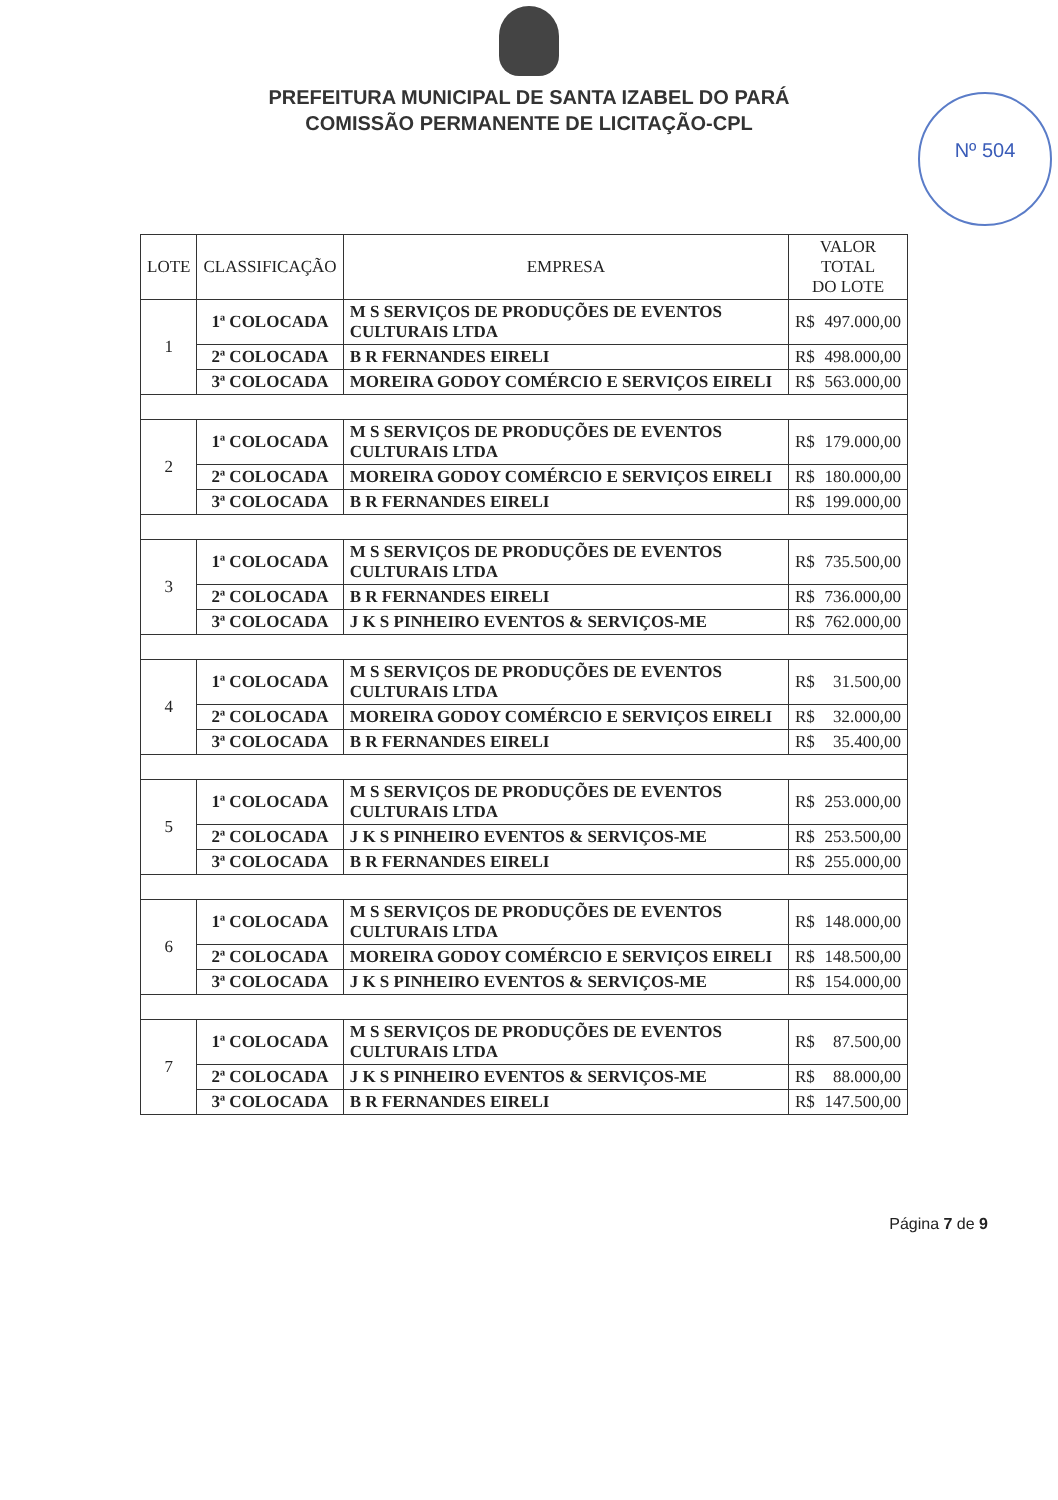Nº 504
PREFEITURA MUNICIPAL DE SANTA IZABEL DO PARÁ
COMISSÃO PERMANENTE DE LICITAÇÃO-CPL
| LOTE | CLASSIFICAÇÃO | EMPRESA | VALOR TOTAL DO LOTE |
| --- | --- | --- | --- |
| 1 | 1ª COLOCADA | M S SERVIÇOS DE PRODUÇÕES DE EVENTOS CULTURAIS LTDA | R$ 497.000,00 |
| | 2ª COLOCADA | B R FERNANDES EIRELI | R$ 498.000,00 |
| | 3ª COLOCADA | MOREIRA GODOY COMÉRCIO E SERVIÇOS EIRELI | R$ 563.000,00 |
| 2 | 1ª COLOCADA | M S SERVIÇOS DE PRODUÇÕES DE EVENTOS CULTURAIS LTDA | R$ 179.000,00 |
| | 2ª COLOCADA | MOREIRA GODOY COMÉRCIO E SERVIÇOS EIRELI | R$ 180.000,00 |
| | 3ª COLOCADA | B R FERNANDES EIRELI | R$ 199.000,00 |
| 3 | 1ª COLOCADA | M S SERVIÇOS DE PRODUÇÕES DE EVENTOS CULTURAIS LTDA | R$ 735.500,00 |
| | 2ª COLOCADA | B R FERNANDES EIRELI | R$ 736.000,00 |
| | 3ª COLOCADA | J K S PINHEIRO EVENTOS & SERVIÇOS-ME | R$ 762.000,00 |
| 4 | 1ª COLOCADA | M S SERVIÇOS DE PRODUÇÕES DE EVENTOS CULTURAIS LTDA | R$ 31.500,00 |
| | 2ª COLOCADA | MOREIRA GODOY COMÉRCIO E SERVIÇOS EIRELI | R$ 32.000,00 |
| | 3ª COLOCADA | B R FERNANDES EIRELI | R$ 35.400,00 |
| 5 | 1ª COLOCADA | M S SERVIÇOS DE PRODUÇÕES DE EVENTOS CULTURAIS LTDA | R$ 253.000,00 |
| | 2ª COLOCADA | J K S PINHEIRO EVENTOS & SERVIÇOS-ME | R$ 253.500,00 |
| | 3ª COLOCADA | B R FERNANDES EIRELI | R$ 255.000,00 |
| 6 | 1ª COLOCADA | M S SERVIÇOS DE PRODUÇÕES DE EVENTOS CULTURAIS LTDA | R$ 148.000,00 |
| | 2ª COLOCADA | MOREIRA GODOY COMÉRCIO E SERVIÇOS EIRELI | R$ 148.500,00 |
| | 3ª COLOCADA | J K S PINHEIRO EVENTOS & SERVIÇOS-ME | R$ 154.000,00 |
| 7 | 1ª COLOCADA | M S SERVIÇOS DE PRODUÇÕES DE EVENTOS CULTURAIS LTDA | R$ 87.500,00 |
| | 2ª COLOCADA | J K S PINHEIRO EVENTOS & SERVIÇOS-ME | R$ 88.000,00 |
| | 3ª COLOCADA | B R FERNANDES EIRELI | R$ 147.500,00 |
Página 7 de 9